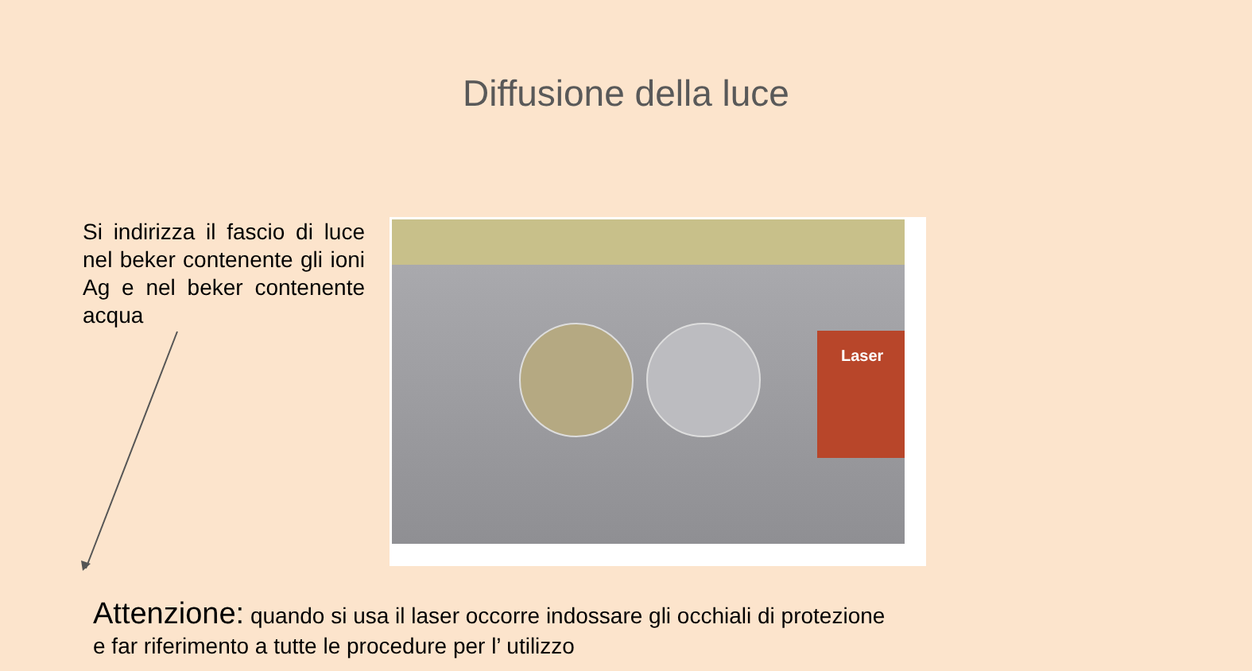Diffusione della luce
Si indirizza il fascio di luce nel beker contenente gli ioni Ag e nel beker contenente acqua
Laser
Attenzione: quando si usa il laser occorre indossare gli occhiali di protezione e far riferimento a tutte le procedure per l’ utilizzo